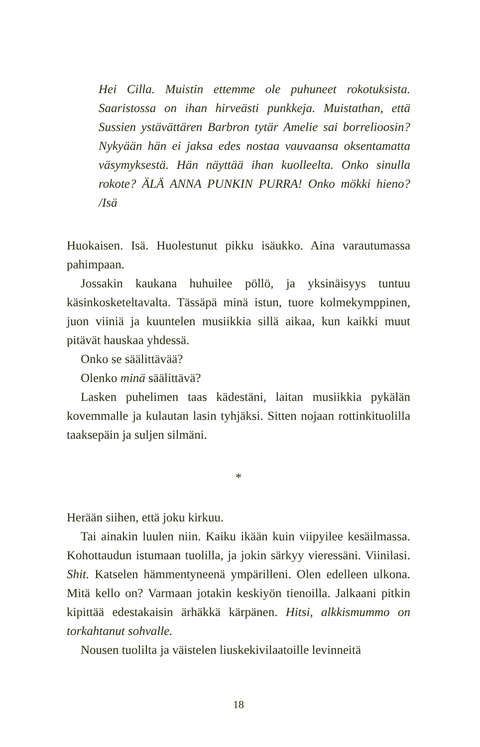Hei Cilla. Muistin ettemme ole puhuneet rokotuksista. Saaristossa on ihan hirveästi punkkeja. Muistathan, että Sussien ystävättären Barbron tytär Amelie sai borrelioosin? Nykyään hän ei jaksa edes nostaa vauvaansa oksentamatta väsymyksestä. Hän näyttää ihan kuolleelta. Onko sinulla rokote? ÄLÄ ANNA PUNKIN PURRA! Onko mökki hieno? /Isä
Huokaisen. Isä. Huolestunut pikku isäukko. Aina varautumassa pahimpaan.
Jossakin kaukana huhuilee pöllö, ja yksinäisyys tuntuu käsinkosketeltavalta. Tässäpä minä istun, tuore kolmekymppinen, juon viiniä ja kuuntelen musiikkia sillä aikaa, kun kaikki muut pitävät hauskaa yhdessä.
Onko se säälittävää?
Olenko minä säälittävä?
Lasken puhelimen taas kädestäni, laitan musiikkia pykälän kovemmalle ja kulautan lasin tyhjäksi. Sitten nojaan rottinkituolilla taaksepäin ja suljen silmäni.
*
Herään siihen, että joku kirkuu.
Tai ainakin luulen niin. Kaiku ikään kuin viipyilee kesäilmassa. Kohottaudun istumaan tuolilla, ja jokin särkyy vieressäni. Viinilasi. Shit. Katselen hämmentyneenä ympärilleni. Olen edelleen ulkona. Mitä kello on? Varmaan jotakin keskiyön tienoilla. Jalkaani pitkin kipittää edestakaisin ärhäkkä kärpänen. Hitsi, alkkismummo on torkahtanut sohvalle.
Nousen tuolilta ja väistelen liuskekivilaatoille levinneitä
18